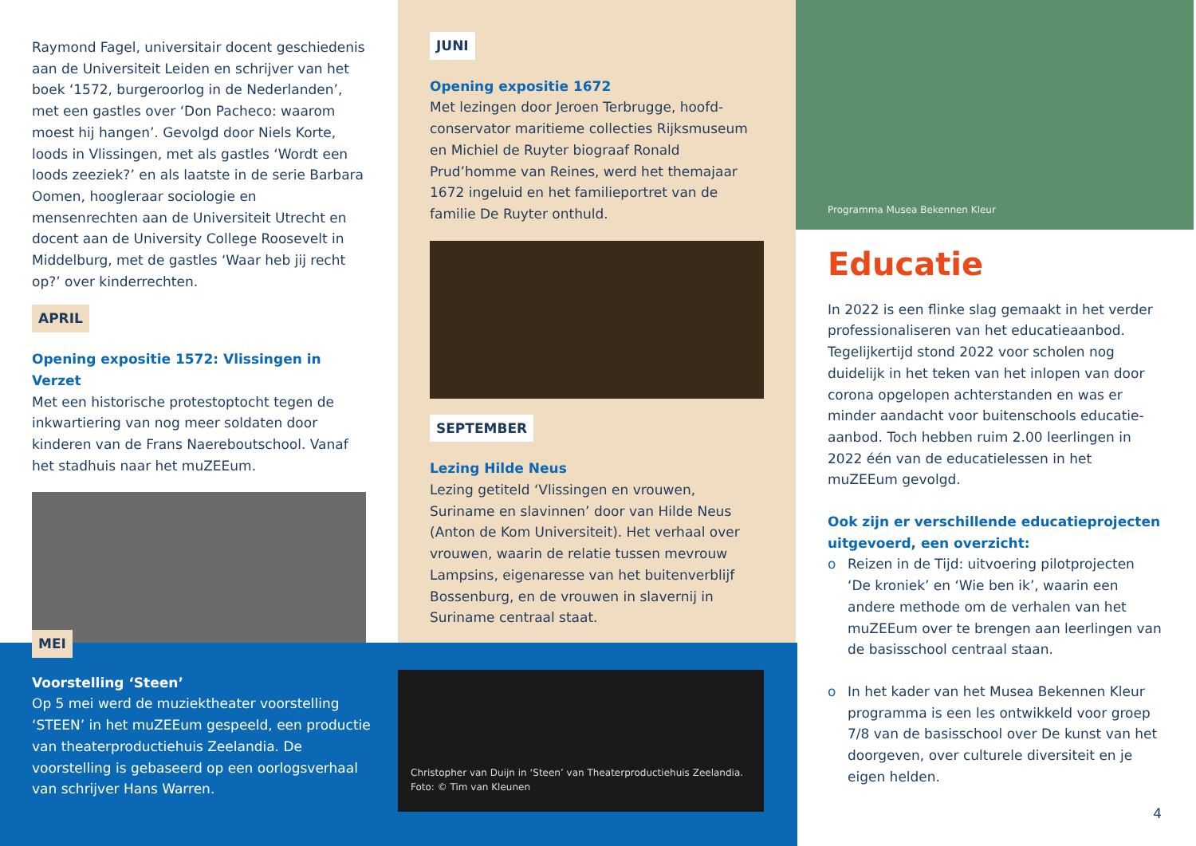Raymond Fagel, universitair docent geschiedenis aan de Universiteit Leiden en schrijver van het boek ‘1572, burgeroorlog in de Nederlanden’, met een gastles over ‘Don Pacheco: waarom moest hij hangen’. Gevolgd door Niels Korte, loods in Vlissingen, met als gastles ‘Wordt een loods zeeziek?’ en als laatste in de serie Barbara Oomen, hoogleraar sociologie en mensenrechten aan de Universiteit Utrecht en docent aan de University College Roosevelt in Middelburg, met de gastles ‘Waar heb jij recht op?’ over kinderrechten.
APRIL
Opening expositie 1572: Vlissingen in Verzet
Met een historische protestoptocht tegen de inkwartiering van nog meer soldaten door kinderen van de Frans Naereboutschool. Vanaf het stadhuis naar het muZEEum.
JUNI
Opening expositie 1672
Met lezingen door Jeroen Terbrugge, hoofd-conservator maritieme collecties Rijksmuseum en Michiel de Ruyter biograaf Ronald Prud’homme van Reines, werd het themajaar 1672 ingeluid en het familieportret van de familie De Ruyter onthuld.
SEPTEMBER
Lezing Hilde Neus
Lezing getiteld ‘Vlissingen en vrouwen, Suriname en slavinnen’ door van Hilde Neus (Anton de Kom Universiteit). Het verhaal over vrouwen, waarin de relatie tussen mevrouw Lampsins, eigenaresse van het buitenverblijf Bossenburg, en de vrouwen in slavernij in Suriname centraal staat.
Programma Musea Bekennen Kleur
Educatie
In 2022 is een flinke slag gemaakt in het verder professionaliseren van het educatieaanbod. Tegelijkertijd stond 2022 voor scholen nog duidelijk in het teken van het inlopen van door corona opgelopen achterstanden en was er minder aandacht voor buitenschools educatie-aanbod. Toch hebben ruim 2.00 leerlingen in 2022 één van de educatielessen in het muZEEum gevolgd.
Ook zijn er verschillende educatieprojecten uitgevoerd, een overzicht:
o Reizen in de Tijd: uitvoering pilotprojecten ‘De kroniek’ en ‘Wie ben ik’, waarin een andere methode om de verhalen van het muZEEum over te brengen aan leerlingen van de basisschool centraal staan.
o In het kader van het Musea Bekennen Kleur programma is een les ontwikkeld voor groep 7/8 van de basisschool over De kunst van het doorgeven, over culturele diversiteit en je eigen helden.
4
MEI
Voorstelling ‘Steen’
Op 5 mei werd de muziektheater voorstelling ‘STEEN’ in het muZEEum gespeeld, een productie van theaterproductiehuis Zeelandia. De voorstelling is gebaseerd op een oorlogsverhaal van schrijver Hans Warren.
Christopher van Duijn in ‘Steen’ van Theaterproductiehuis Zeelandia.
Foto: © Tim van Kleunen